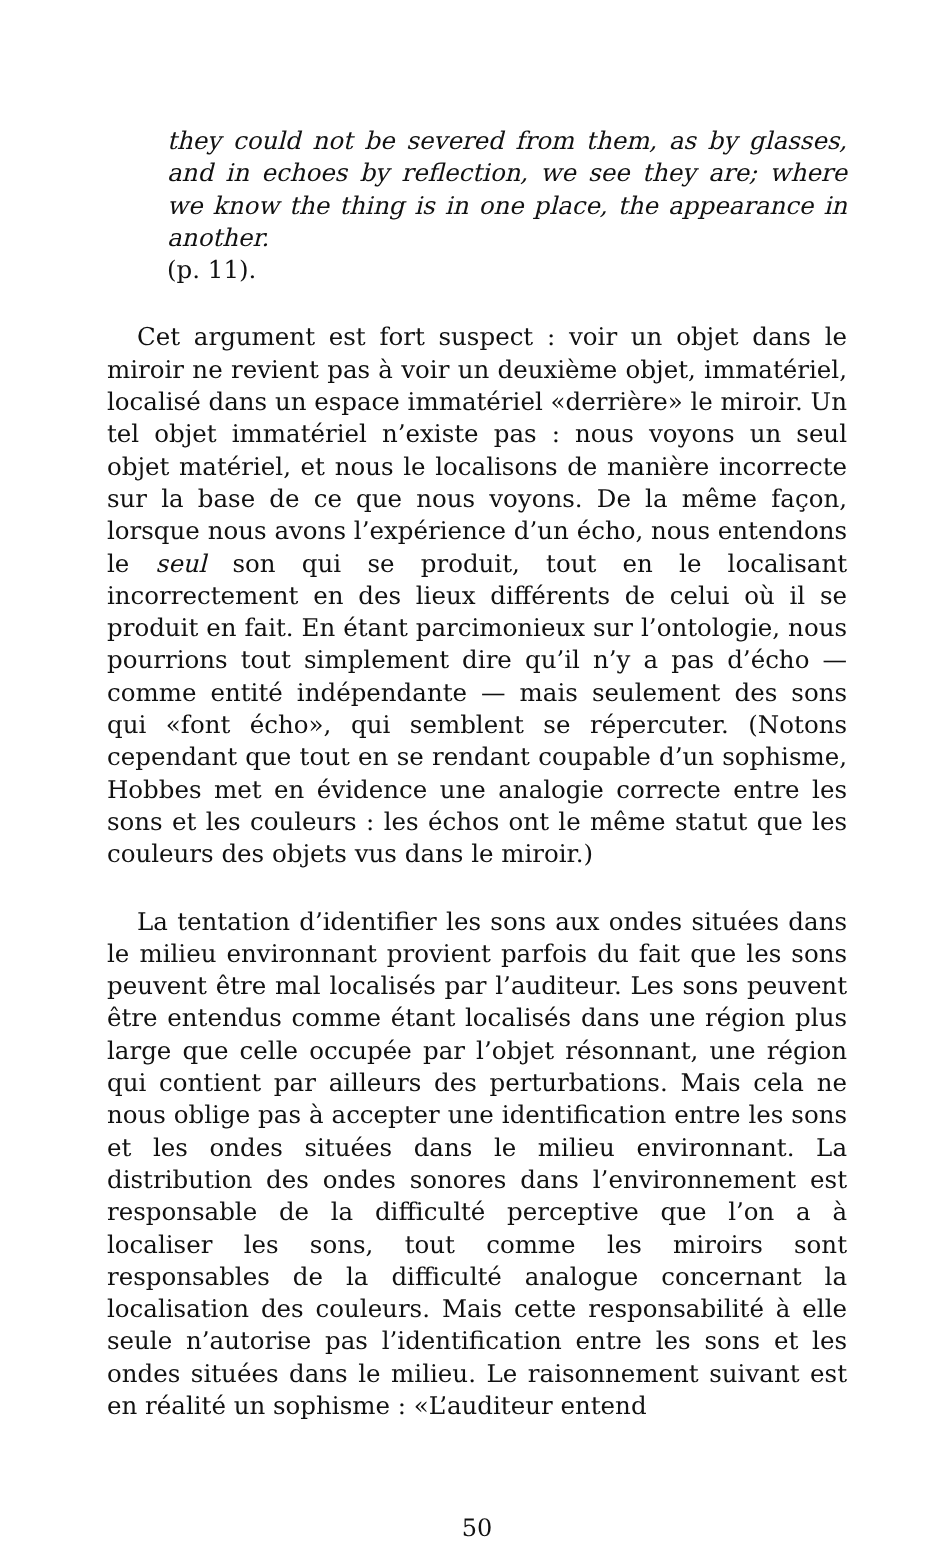they could not be severed from them, as by glasses, and in echoes by reflection, we see they are; where we know the thing is in one place, the appearance in another.
(p. 11).
Cet argument est fort suspect : voir un objet dans le miroir ne revient pas à voir un deuxième objet, immatériel, localisé dans un espace immatériel «derrière» le miroir. Un tel objet immatériel n’existe pas : nous voyons un seul objet matériel, et nous le localisons de manière incorrecte sur la base de ce que nous voyons. De la même façon, lorsque nous avons l’expérience d’un écho, nous entendons le seul son qui se produit, tout en le localisant incorrectement en des lieux différents de celui où il se produit en fait. En étant parcimonieux sur l’ontologie, nous pourrions tout simplement dire qu’il n’y a pas d’écho — comme entité indépendante — mais seulement des sons qui «font écho», qui semblent se répercuter. (Notons cependant que tout en se rendant coupable d’un sophisme, Hobbes met en évidence une analogie correcte entre les sons et les couleurs : les échos ont le même statut que les couleurs des objets vus dans le miroir.)
La tentation d’identifier les sons aux ondes situées dans le milieu environnant provient parfois du fait que les sons peuvent être mal localisés par l’auditeur. Les sons peuvent être entendus comme étant localisés dans une région plus large que celle occupée par l’objet résonnant, une région qui contient par ailleurs des perturbations. Mais cela ne nous oblige pas à accepter une identification entre les sons et les ondes situées dans le milieu environnant. La distribution des ondes sonores dans l’environnement est responsable de la difficulté perceptive que l’on a à localiser les sons, tout comme les miroirs sont responsables de la difficulté analogue concernant la localisation des couleurs. Mais cette responsabilité à elle seule n’autorise pas l’identification entre les sons et les ondes situées dans le milieu. Le raisonnement suivant est en réalité un sophisme : «L’auditeur entend
50